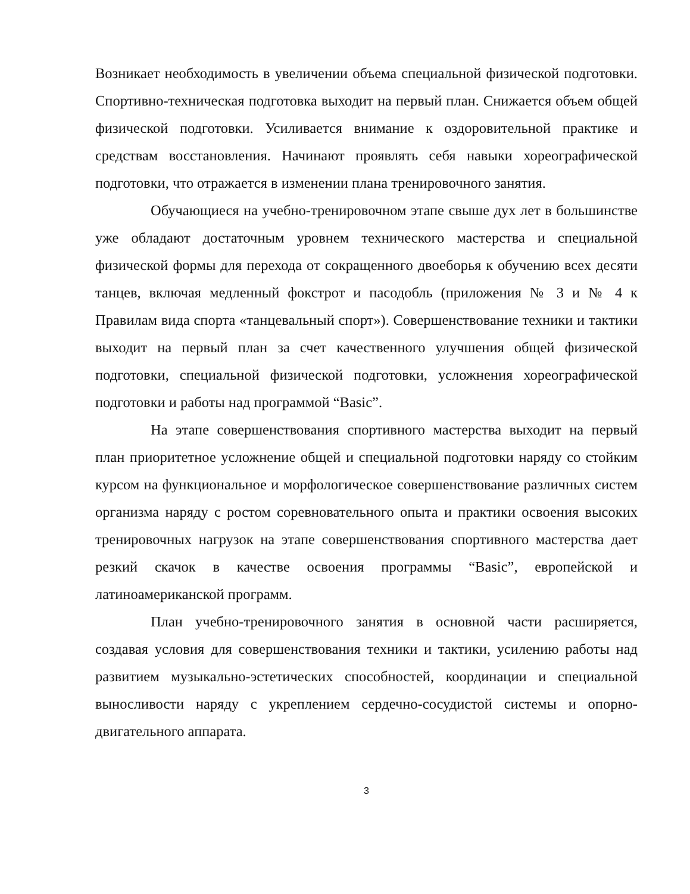Возникает необходимость в увеличении объема специальной физической подготовки. Спортивно-техническая подготовка выходит на первый план. Снижается объем общей физической подготовки. Усиливается внимание к оздоровительной практике и средствам восстановления. Начинают проявлять себя навыки хореографической подготовки, что отражается в изменении плана тренировочного занятия.
Обучающиеся на учебно-тренировочном этапе свыше дух лет в большинстве уже обладают достаточным уровнем технического мастерства и специальной физической формы для перехода от сокращенного двоеборья к обучению всех десяти танцев, включая медленный фокстрот и пасодобль (приложения № 3 и № 4 к Правилам вида спорта «танцевальный спорт»). Совершенствование техники и тактики выходит на первый план за счет качественного улучшения общей физической подготовки, специальной физической подготовки, усложнения хореографической подготовки и работы над программой “Basic”.
На этапе совершенствования спортивного мастерства выходит на первый план приоритетное усложнение общей и специальной подготовки наряду со стойким курсом на функциональное и морфологическое совершенствование различных систем организма наряду с ростом соревновательного опыта и практики освоения высоких тренировочных нагрузок на этапе совершенствования спортивного мастерства дает резкий скачок в качестве освоения программы “Basic”, европейской и латиноамериканской программ.
План учебно-тренировочного занятия в основной части расширяется, создавая условия для совершенствования техники и тактики, усилению работы над развитием музыкально-эстетических способностей, координации и специальной выносливости наряду с укреплением сердечно-сосудистой системы и опорно-двигательного аппарата.
3